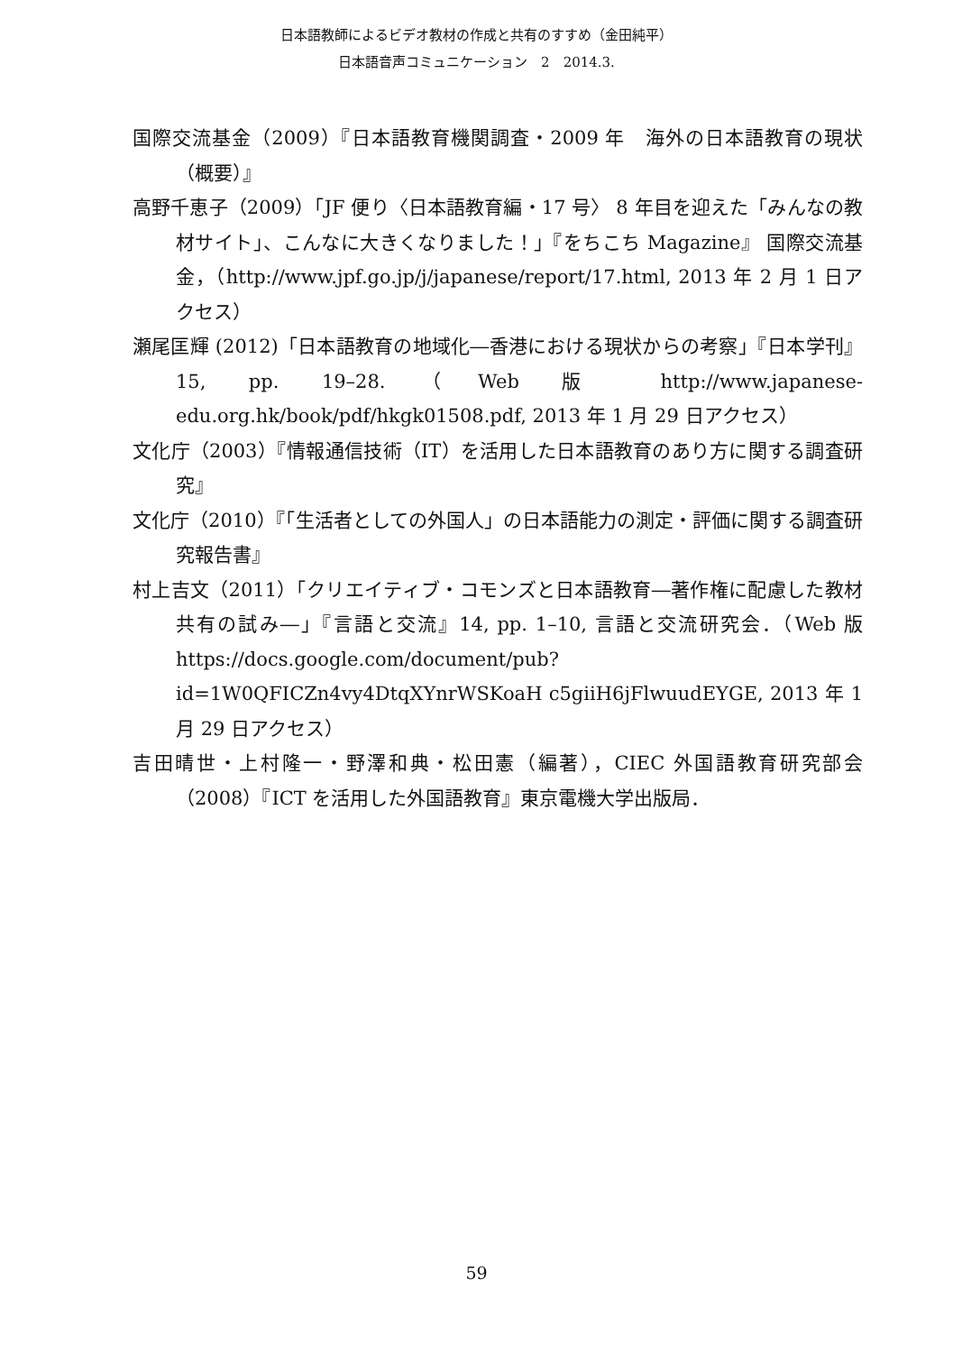日本語教師によるビデオ教材の作成と共有のすすめ（金田純平）
日本語音声コミュニケーション　2　2014.3.
国際交流基金（2009）『日本語教育機関調査・2009 年　海外の日本語教育の現状（概要）』
高野千恵子（2009）「JF 便り〈日本語教育編・17 号〉 8 年目を迎えた「みんなの教材サイト」、こんなに大きくなりました！」『をちこち Magazine』 国際交流基金，（http://www.jpf.go.jp/j/japanese/report/17.html, 2013 年 2 月 1 日アクセス）
瀬尾匡輝 (2012)「日本語教育の地域化―香港における現状からの考察」『日本学刊』15, pp. 19–28.（Web 版 http://www.japanese-edu.org.hk/book/pdf/hkgk01508.pdf, 2013 年 1 月 29 日アクセス）
文化庁（2003）『情報通信技術（IT）を活用した日本語教育のあり方に関する調査研究』
文化庁（2010）『「生活者としての外国人」の日本語能力の測定・評価に関する調査研究報告書』
村上吉文（2011）「クリエイティブ・コモンズと日本語教育―著作権に配慮した教材共有の試み―」『言語と交流』14, pp. 1–10, 言語と交流研究会．（Web 版 https://docs.google.com/document/pub?id=1W0QFICZn4vy4DtqXYnrWSKoaH c5giiH6jFlwuudEYGE, 2013 年 1 月 29 日アクセス）
吉田晴世・上村隆一・野澤和典・松田憲（編著），CIEC 外国語教育研究部会（2008）『ICT を活用した外国語教育』東京電機大学出版局．
59